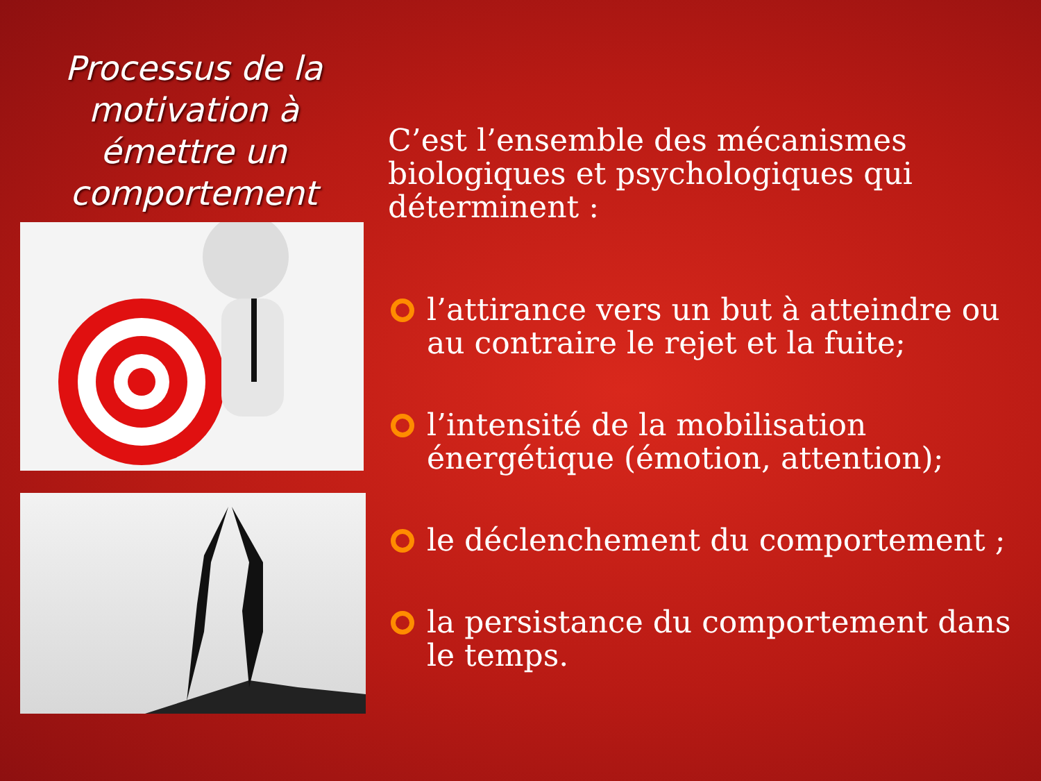Processus de la motivation à émettre un comportement
C’est l’ensemble des mécanismes biologiques et psychologiques qui déterminent :
l’attirance vers un but à atteindre ou au contraire le rejet et la fuite;
l’intensité de la mobilisation énergétique (émotion, attention);
le déclenchement du comportement ;
la persistance du comportement dans le temps.